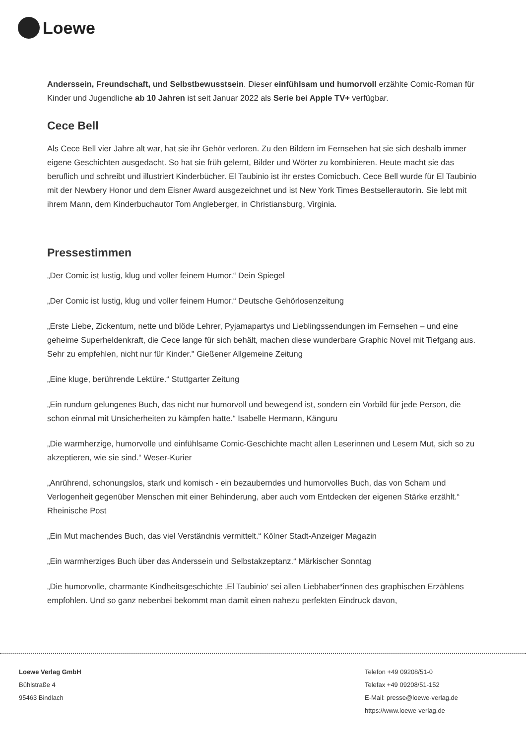Loewe
Anderssein, Freundschaft, und Selbstbewusstsein. Dieser einfühlsam und humorvoll erzählte Comic-Roman für Kinder und Jugendliche ab 10 Jahren ist seit Januar 2022 als Serie bei Apple TV+ verfügbar.
Cece Bell
Als Cece Bell vier Jahre alt war, hat sie ihr Gehör verloren. Zu den Bildern im Fernsehen hat sie sich deshalb immer eigene Geschichten ausgedacht. So hat sie früh gelernt, Bilder und Wörter zu kombinieren. Heute macht sie das beruflich und schreibt und illustriert Kinderbücher. El Taubinio ist ihr erstes Comicbuch. Cece Bell wurde für El Taubinio mit der Newbery Honor und dem Eisner Award ausgezeichnet und ist New York Times Bestsellerautorin. Sie lebt mit ihrem Mann, dem Kinderbuchautor Tom Angleberger, in Christiansburg, Virginia.
Pressestimmen
„Der Comic ist lustig, klug und voller feinem Humor.“ Dein Spiegel
„Der Comic ist lustig, klug und voller feinem Humor.“ Deutsche Gehörlosenzeitung
„Erste Liebe, Zickentum, nette und blöde Lehrer, Pyjamapartys und Lieblingssendungen im Fernsehen – und eine geheime Superheldenkraft, die Cece lange für sich behält, machen diese wunderbare Graphic Novel mit Tiefgang aus. Sehr zu empfehlen, nicht nur für Kinder." Gießener Allgemeine Zeitung
„Eine kluge, berührende Lektüre.“ Stuttgarter Zeitung
„Ein rundum gelungenes Buch, das nicht nur humorvoll und bewegend ist, sondern ein Vorbild für jede Person, die schon einmal mit Unsicherheiten zu kämpfen hatte.“ Isabelle Hermann, Känguru
„Die warmherzige, humorvolle und einfühlsame Comic-Geschichte macht allen Leserinnen und Lesern Mut, sich so zu akzeptieren, wie sie sind.“ Weser-Kurier
„Anrührend, schonungslos, stark und komisch - ein bezauberndes und humorvolles Buch, das von Scham und Verlogenheit gegenüber Menschen mit einer Behinderung, aber auch vom Entdecken der eigenen Stärke erzählt.“ Rheinische Post
„Ein Mut machendes Buch, das viel Verständnis vermittelt.“ Kölner Stadt-Anzeiger Magazin
„Ein warmherziges Buch über das Anderssein und Selbstakzeptanz.“ Märkischer Sonntag
„Die humorvolle, charmante Kindheitsgeschichte ‚El Taubinio‘ sei allen Liebhaber*innen des graphischen Erzählens empfohlen. Und so ganz nebenbei bekommt man damit einen nahezu perfekten Eindruck davon,
Loewe Verlag GmbH
Bühlstraße 4
95463 Bindlach
Telefon +49 09208/51-0
Telefax +49 09208/51-152
E-Mail: presse@loewe-verlag.de
https://www.loewe-verlag.de